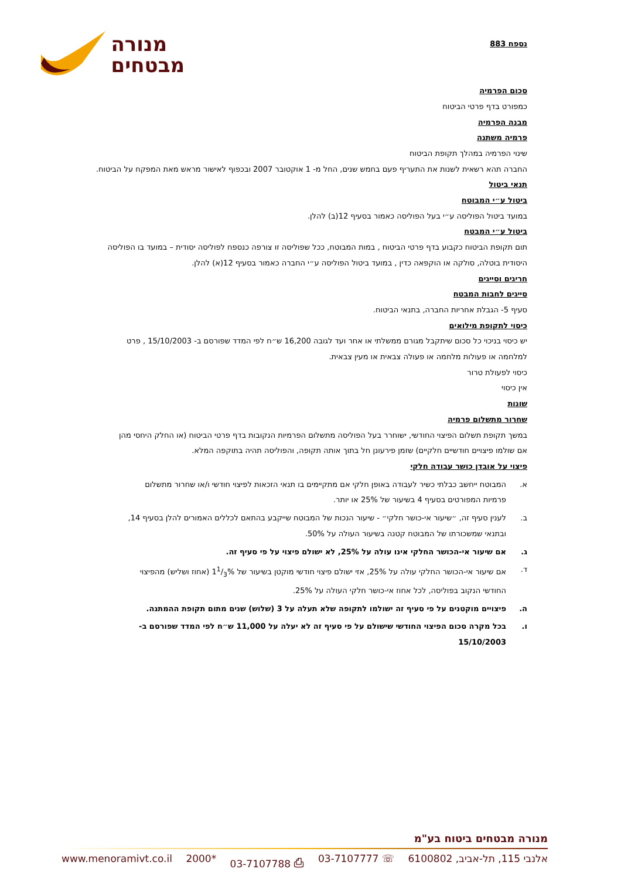מנורה
מבטחים
נספח 883
סכום הפרמיה
כמפורט בדף פרטי הביטוח
מבנה הפרמיה
פרמיה משתנה
שינוי הפרמיה במהלך תקופת הביטוח
החברה תהא רשאית לשנות את התעריף פעם בחמש שנים, החל מ- 1 אוקטובר 2007 ובכפוף לאישור מראש מאת המפקח על הביטוח.
תנאי ביטול
ביטול ע״י המבוטח
במועד ביטול הפוליסה ע״י בעל הפוליסה כאמור בסעיף 12(ב) להלן.
ביטול ע״י המבטח
תום תקופת הביטוח כקבוע בדף פרטי הביטוח , במות המבוטח, ככל שפוליסה זו צורפה כנספח לפוליסה יסודית – במועד בו הפוליסה היסודית בוטלה, סולקה או הוקפאה כדין , במועד ביטול הפוליסה ע״י החברה כאמור בסעיף 12(א) להלן.
חריגים וסייגים
סייגים לחבות המבטח
סעיף 5- הגבלת אחריות החברה, בתנאי הביטוח.
כיסוי לתקופת מילואים
יש כיסוי בניכוי כל סכום שיתקבל מגורם ממשלתי או אחר ועד לגובה 16,200 ש״ח לפי המדד שפורסם ב- 15/10/2003 , פרט למלחמה או פעולות מלחמה או פעולה צבאית או מעין צבאית.
כיסוי לפעולת טרור
אין כיסוי
שונות
שחרור מתשלום פרמיה
במשך תקופת תשלום הפיצוי החודשי, ישוחרר בעל הפוליסה מתשלום הפרמיות הנקובות בדף פרטי הביטוח (או החלק היחסי מהן אם שולמו פיצויים חודשיים חלקיים) שזמן פירעונן חל בתוך אותה תקופה, והפוליסה תהיה בתוקפה המלא.
פיצוי על אובדן כושר עבודה חלקי
א. המבוטח ייחשב כבלתי כשיר לעבודה באופן חלקי אם מתקיימים בו תנאי הזכאות לפיצוי חודשי ו/או שחרור מתשלום פרמיות המפורטים בסעיף 4 בשיעור של 25% או יותר.
ב. לענין סעיף זה, ״שיעור אי-כושר חלקי״ - שיעור הנכות של המבוטח שייקבע בהתאם לכללים האמורים להלן בסעיף 14, ובתנאי שמשכורתו של המבוטח קטנה בשיעור העולה על 50%.
ג. אם שיעור אי-הכושר החלקי אינו עולה על 25%, לא ישולם פיצוי על פי סעיף זה.
ד. אם שיעור אי-הכושר החלקי עולה על 25%, אזי ישולם פיצוי חודשי מוקטן בשיעור של 11/3% (אחוז ושליש) מהפיצוי החודשי הנקוב בפוליסה, לכל אחוז אי-כושר חלקי העולה על 25%.
ה. פיצויים מוקטנים על פי סעיף זה ישולמו לתקופה שלא תעלה על 3 (שלוש) שנים מתום תקופת ההמתנה.
ו. בכל מקרה סכום הפיצוי החודשי שישולם על פי סעיף זה לא יעלה על 11,000 ש״ח לפי המדד שפורסם ב- 15/10/2003
מנורה מבטחים ביטוח בע"מ
אלנבי 115, תל-אביב, 6100802 ☏ 03-7107777 ⎙ 03-7107788 *2000 www.menoramivt.co.il